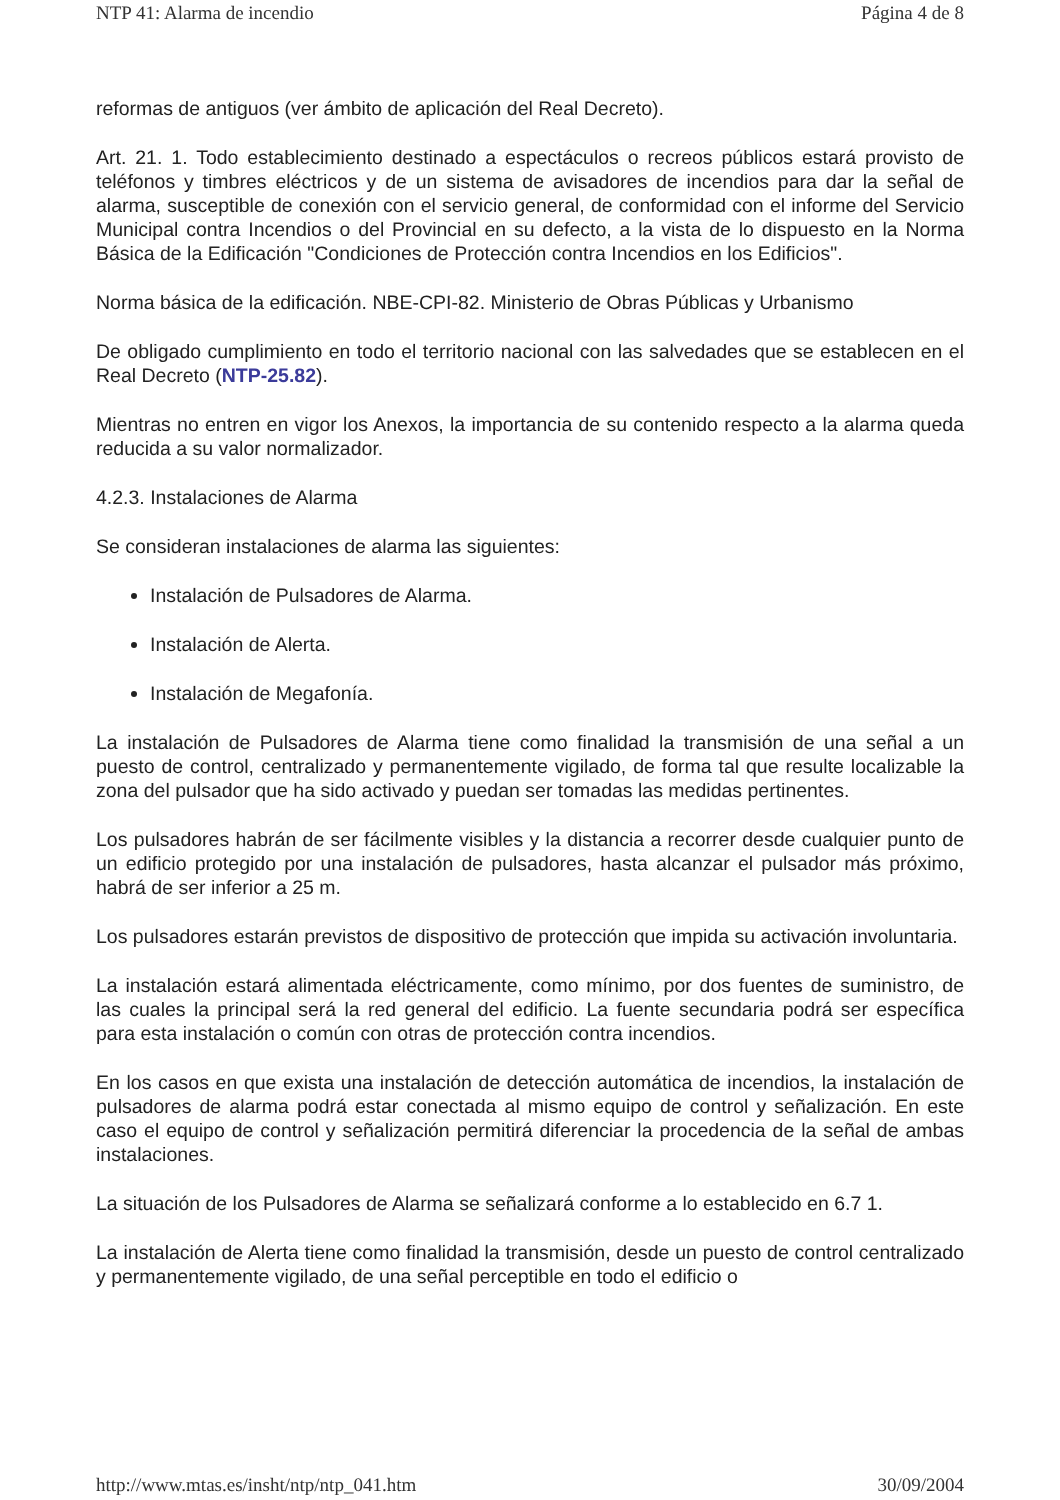NTP 41: Alarma de incendio Página 4 de 8
reformas de antiguos (ver ámbito de aplicación del Real Decreto).
Art. 21. 1. Todo establecimiento destinado a espectáculos o recreos públicos estará provisto de teléfonos y timbres eléctricos y de un sistema de avisadores de incendios para dar la señal de alarma, susceptible de conexión con el servicio general, de conformidad con el informe del Servicio Municipal contra Incendios o del Provincial en su defecto, a la vista de lo dispuesto en la Norma Básica de la Edificación "Condiciones de Protección contra Incendios en los Edificios".
Norma básica de la edificación. NBE-CPI-82. Ministerio de Obras Públicas y Urbanismo
De obligado cumplimiento en todo el territorio nacional con las salvedades que se establecen en el Real Decreto (NTP-25.82).
Mientras no entren en vigor los Anexos, la importancia de su contenido respecto a la alarma queda reducida a su valor normalizador.
4.2.3. Instalaciones de Alarma
Se consideran instalaciones de alarma las siguientes:
Instalación de Pulsadores de Alarma.
Instalación de Alerta.
Instalación de Megafonía.
La instalación de Pulsadores de Alarma tiene como finalidad la transmisión de una señal a un puesto de control, centralizado y permanentemente vigilado, de forma tal que resulte localizable la zona del pulsador que ha sido activado y puedan ser tomadas las medidas pertinentes.
Los pulsadores habrán de ser fácilmente visibles y la distancia a recorrer desde cualquier punto de un edificio protegido por una instalación de pulsadores, hasta alcanzar el pulsador más próximo, habrá de ser inferior a 25 m.
Los pulsadores estarán previstos de dispositivo de protección que impida su activación involuntaria.
La instalación estará alimentada eléctricamente, como mínimo, por dos fuentes de suministro, de las cuales la principal será la red general del edificio. La fuente secundaria podrá ser específica para esta instalación o común con otras de protección contra incendios.
En los casos en que exista una instalación de detección automática de incendios, la instalación de pulsadores de alarma podrá estar conectada al mismo equipo de control y señalización. En este caso el equipo de control y señalización permitirá diferenciar la procedencia de la señal de ambas instalaciones.
La situación de los Pulsadores de Alarma se señalizará conforme a lo establecido en 6.7 1.
La instalación de Alerta tiene como finalidad la transmisión, desde un puesto de control centralizado y permanentemente vigilado, de una señal perceptible en todo el edificio o
http://www.mtas.es/insht/ntp/ntp_041.htm 30/09/2004